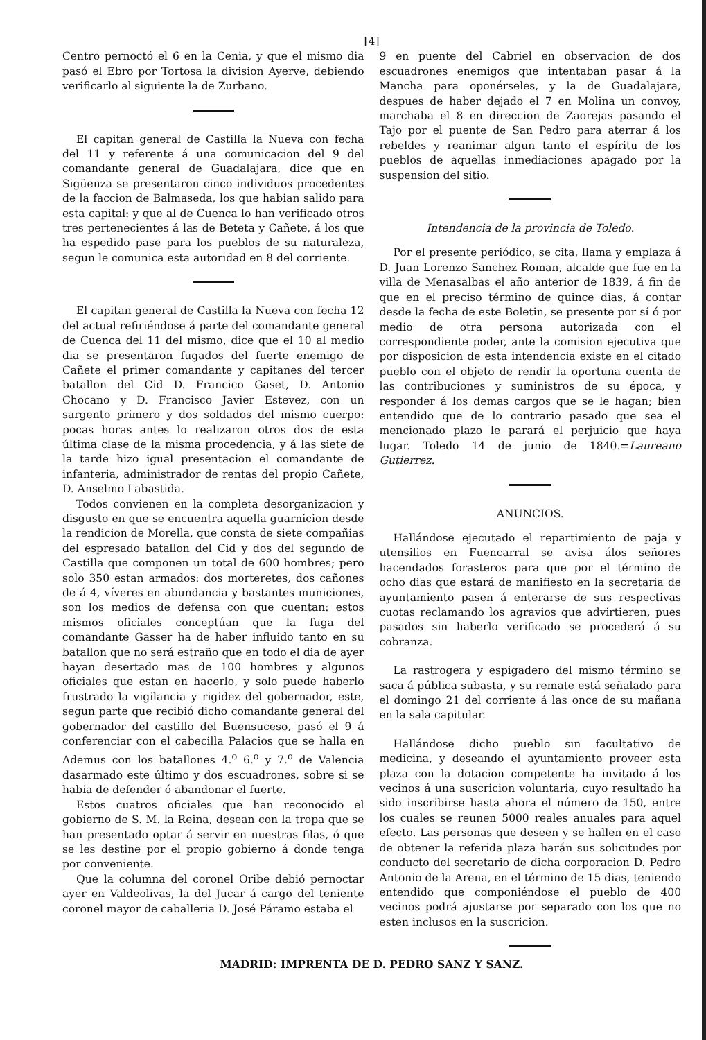[4]
Centro pernoctó el 6 en la Cenia, y que el mismo dia pasó el Ebro por Tortosa la division Ayerve, debiendo verificarlo al siguiente la de Zurbano.
El capitan general de Castilla la Nueva con fecha del 11 y referente á una comunicacion del 9 del comandante general de Guadalajara, dice que en Sigüenza se presentaron cinco individuos procedentes de la faccion de Balmaseda, los que habian salido para esta capital: y que al de Cuenca lo han verificado otros tres pertenecientes á las de Beteta y Cañete, á los que ha espedido pase para los pueblos de su naturaleza, segun le comunica esta autoridad en 8 del corriente.
El capitan general de Castilla la Nueva con fecha 12 del actual refiriéndose á parte del comandante general de Cuenca del 11 del mismo, dice que el 10 al medio dia se presentaron fugados del fuerte enemigo de Cañete el primer comandante y capitanes del tercer batallon del Cid D. Francico Gaset, D. Antonio Chocano y D. Francisco Javier Estevez, con un sargento primero y dos soldados del mismo cuerpo: pocas horas antes lo realizaron otros dos de esta última clase de la misma procedencia, y á las siete de la tarde hizo igual presentacion el comandante de infanteria, administrador de rentas del propio Cañete, D. Anselmo Labastida.
Todos convienen en la completa desorganizacion y disgusto en que se encuentra aquella guarnicion desde la rendicion de Morella, que consta de siete compañias del espresado batallon del Cid y dos del segundo de Castilla que componen un total de 600 hombres; pero solo 350 estan armados: dos morteretes, dos cañones de á 4, víveres en abundancia y bastantes municiones, son los medios de defensa con que cuentan: estos mismos oficiales conceptúan que la fuga del comandante Gasser ha de haber influido tanto en su batallon que no será estraño que en todo el dia de ayer hayan desertado mas de 100 hombres y algunos oficiales que estan en hacerlo, y solo puede haberlo frustrado la vigilancia y rigidez del gobernador, este, segun parte que recibió dicho comandante general del gobernador del castillo del Buensuceso, pasó el 9 á conferenciar con el cabecilla Palacios que se halla en Ademus con los batallones 4.<sup>o</sup> 6.<sup>o</sup> y 7.<sup>o</sup> de Valencia dasarmado este último y dos escuadrones, sobre si se habia de defender ó abandonar el fuerte.
Estos cuatros oficiales que han reconocido el gobierno de S. M. la Reina, desean con la tropa que se han presentado optar á servir en nuestras filas, ó que se les destine por el propio gobierno á donde tenga por conveniente.
Que la columna del coronel Oribe debió pernoctar ayer en Valdeolivas, la del Jucar á cargo del teniente coronel mayor de caballeria D. José Páramo estaba el
9 en puente del Cabriel en observacion de dos escuadrones enemigos que intentaban pasar á la Mancha para oponérseles, y la de Guadalajara, despues de haber dejado el 7 en Molina un convoy, marchaba el 8 en direccion de Zaorejas pasando el Tajo por el puente de San Pedro para aterrar á los rebeldes y reanimar algun tanto el espíritu de los pueblos de aquellas inmediaciones apagado por la suspension del sitio.
Intendencia de la provincia de Toledo.
Por el presente periódico, se cita, llama y emplaza á D. Juan Lorenzo Sanchez Roman, alcalde que fue en la villa de Menasalbas el año anterior de 1839, á fin de que en el preciso término de quince dias, á contar desde la fecha de este Boletin, se presente por sí ó por medio de otra persona autorizada con el correspondiente poder, ante la comision ejecutiva que por disposicion de esta intendencia existe en el citado pueblo con el objeto de rendir la oportuna cuenta de las contribuciones y suministros de su época, y responder á los demas cargos que se le hagan; bien entendido que de lo contrario pasado que sea el mencionado plazo le parará el perjuicio que haya lugar. Toledo 14 de junio de 1840.=Laureano Gutierrez.
ANUNCIOS.
Hallándose ejecutado el repartimiento de paja y utensilios en Fuencarral se avisa álos señores hacendados forasteros para que por el término de ocho dias que estará de manifiesto en la secretaria de ayuntamiento pasen á enterarse de sus respectivas cuotas reclamando los agravios que advirtieren, pues pasados sin haberlo verificado se procederá á su cobranza.
La rastrogera y espigadero del mismo término se saca á pública subasta, y su remate está señalado para el domingo 21 del corriente á las once de su mañana en la sala capitular.
Hallándose dicho pueblo sin facultativo de medicina, y deseando el ayuntamiento proveer esta plaza con la dotacion competente ha invitado á los vecinos á una suscricion voluntaria, cuyo resultado ha sido inscribirse hasta ahora el número de 150, entre los cuales se reunen 5000 reales anuales para aquel efecto. Las personas que deseen y se hallen en el caso de obtener la referida plaza harán sus solicitudes por conducto del secretario de dicha corporacion D. Pedro Antonio de la Arena, en el término de 15 dias, teniendo entendido que componiéndose el pueblo de 400 vecinos podrá ajustarse por separado con los que no esten inclusos en la suscricion.
MADRID: IMPRENTA DE D. PEDRO SANZ Y SANZ.